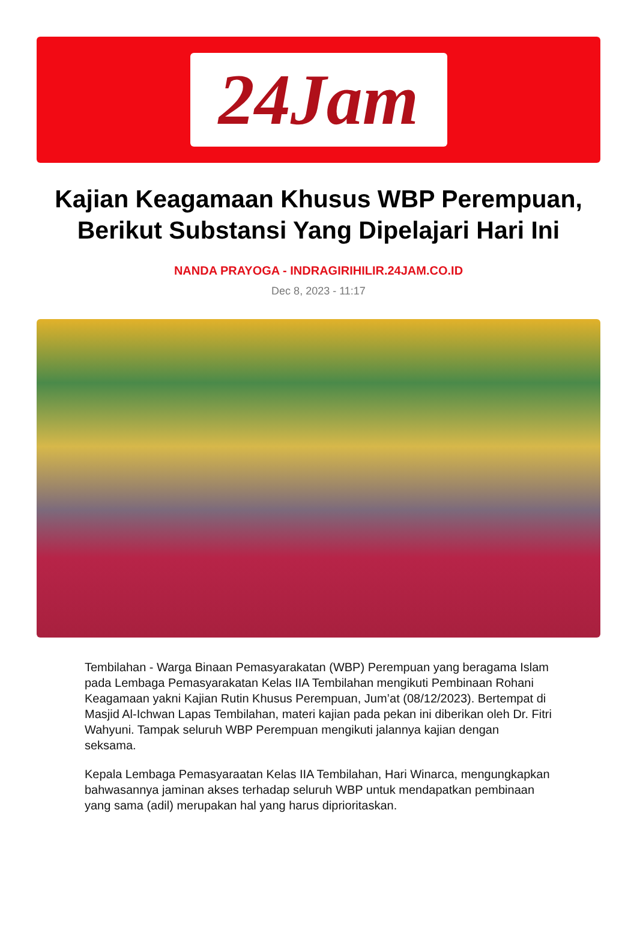24Jam
Kajian Keagamaan Khusus WBP Perempuan, Berikut Substansi Yang Dipelajari Hari Ini
NANDA PRAYOGA - INDRAGIRIHILIR.24JAM.CO.ID
Dec 8, 2023 - 11:17
Tembilahan - Warga Binaan Pemasyarakatan (WBP) Perempuan yang beragama Islam pada Lembaga Pemasyarakatan Kelas IIA Tembilahan mengikuti Pembinaan Rohani Keagamaan yakni Kajian Rutin Khusus Perempuan, Jum’at (08/12/2023). Bertempat di Masjid Al-Ichwan Lapas Tembilahan, materi kajian pada pekan ini diberikan oleh Dr. Fitri Wahyuni. Tampak seluruh WBP Perempuan mengikuti jalannya kajian dengan seksama.
Kepala Lembaga Pemasyaraatan Kelas IIA Tembilahan, Hari Winarca, mengungkapkan bahwasannya jaminan akses terhadap seluruh WBP untuk mendapatkan pembinaan yang sama (adil) merupakan hal yang harus diprioritaskan.